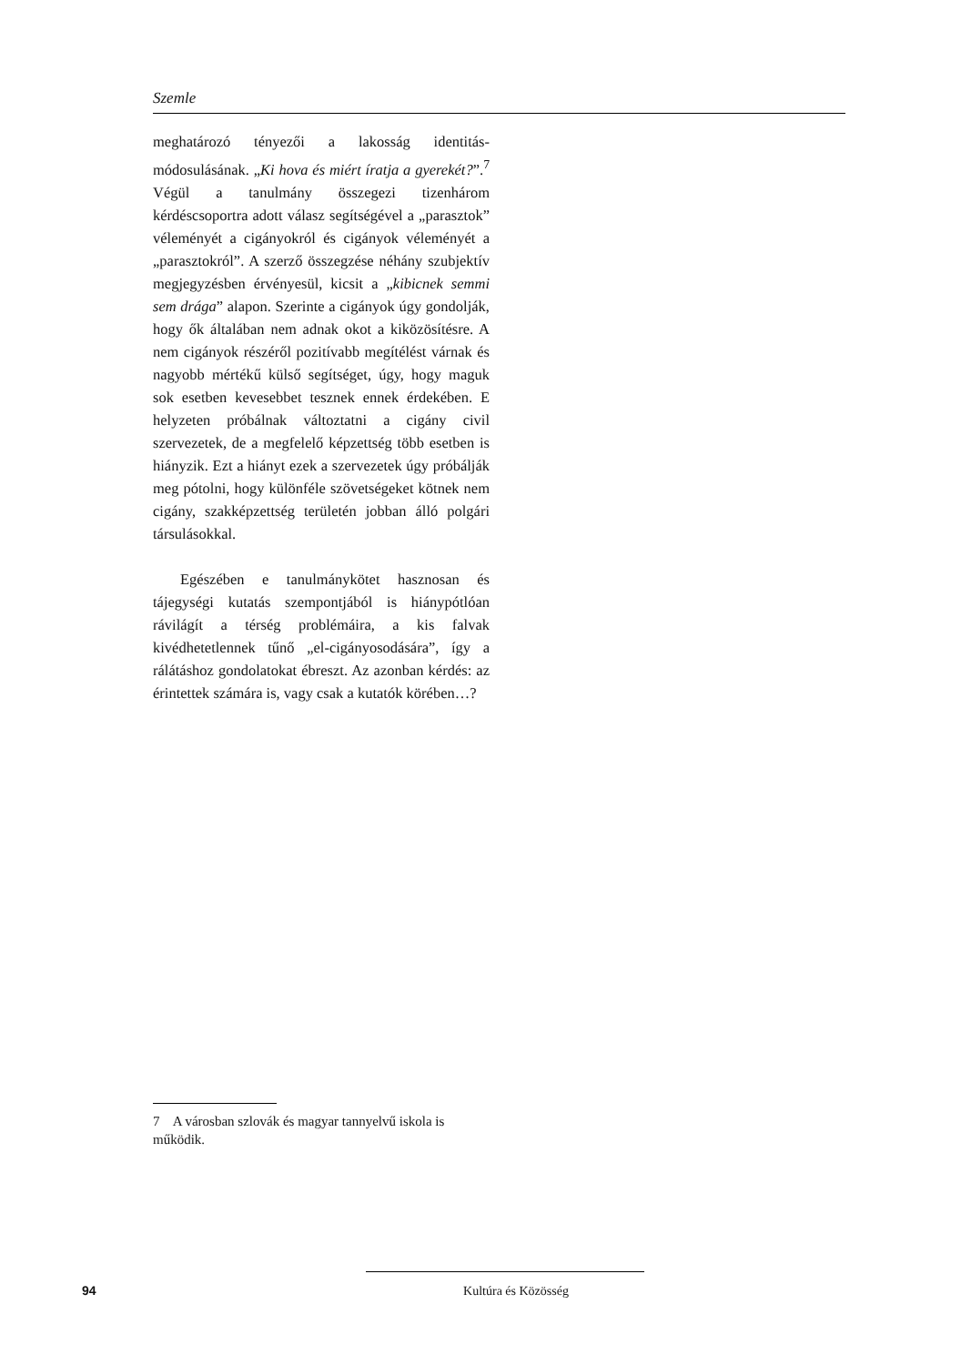Szemle
meghatározó tényezői a lakosság identitás-módosulásának. „Ki hova és miért íratja a gyerekét?”.<sup>7</sup> Végül a tanulmány összegezi tizenhárom kérdéscsoportra adott válasz segítségével a „parasztok” véleményét a cigányokról és cigányok véleményét a „parasztokról”. A szerző összegzése néhány szubjektív megjegyzésben érvényesül, kicsit a „kibicnek semmi sem drága” alapon. Szerinte a cigányok úgy gondolják, hogy ők általában nem adnak okot a kiközösítésre. A nem cigányok részéről pozitívabb megítélést várnak és nagyobb mértékű külső segítséget, úgy, hogy maguk sok esetben kevesebbet tesznek ennek érdekében. E helyzeten próbálnak változtatni a cigány civil szervezetek, de a megfelelő képzettség több esetben is hiányzik. Ezt a hiányt ezek a szervezetek úgy próbálják meg pótolni, hogy különféle szövetségeket kötnek nem cigány, szakképzettség területén jobban álló polgári társulásokkal.
Egészében e tanulmánykötet hasznosan és tájegységi kutatás szempontjából is hiánypótlóan rávilágít a térség problémáira, a kis falvak kivédhetetlennek tűnő „el-cigányosodására”, így a rálátáshoz gondolatokat ébreszt. Az azonban kérdés: az érintettek számára is, vagy csak a kutatók körében…?
7 A városban szlovák és magyar tannyelvű iskola is működik.
94 Kultúra és Közösség